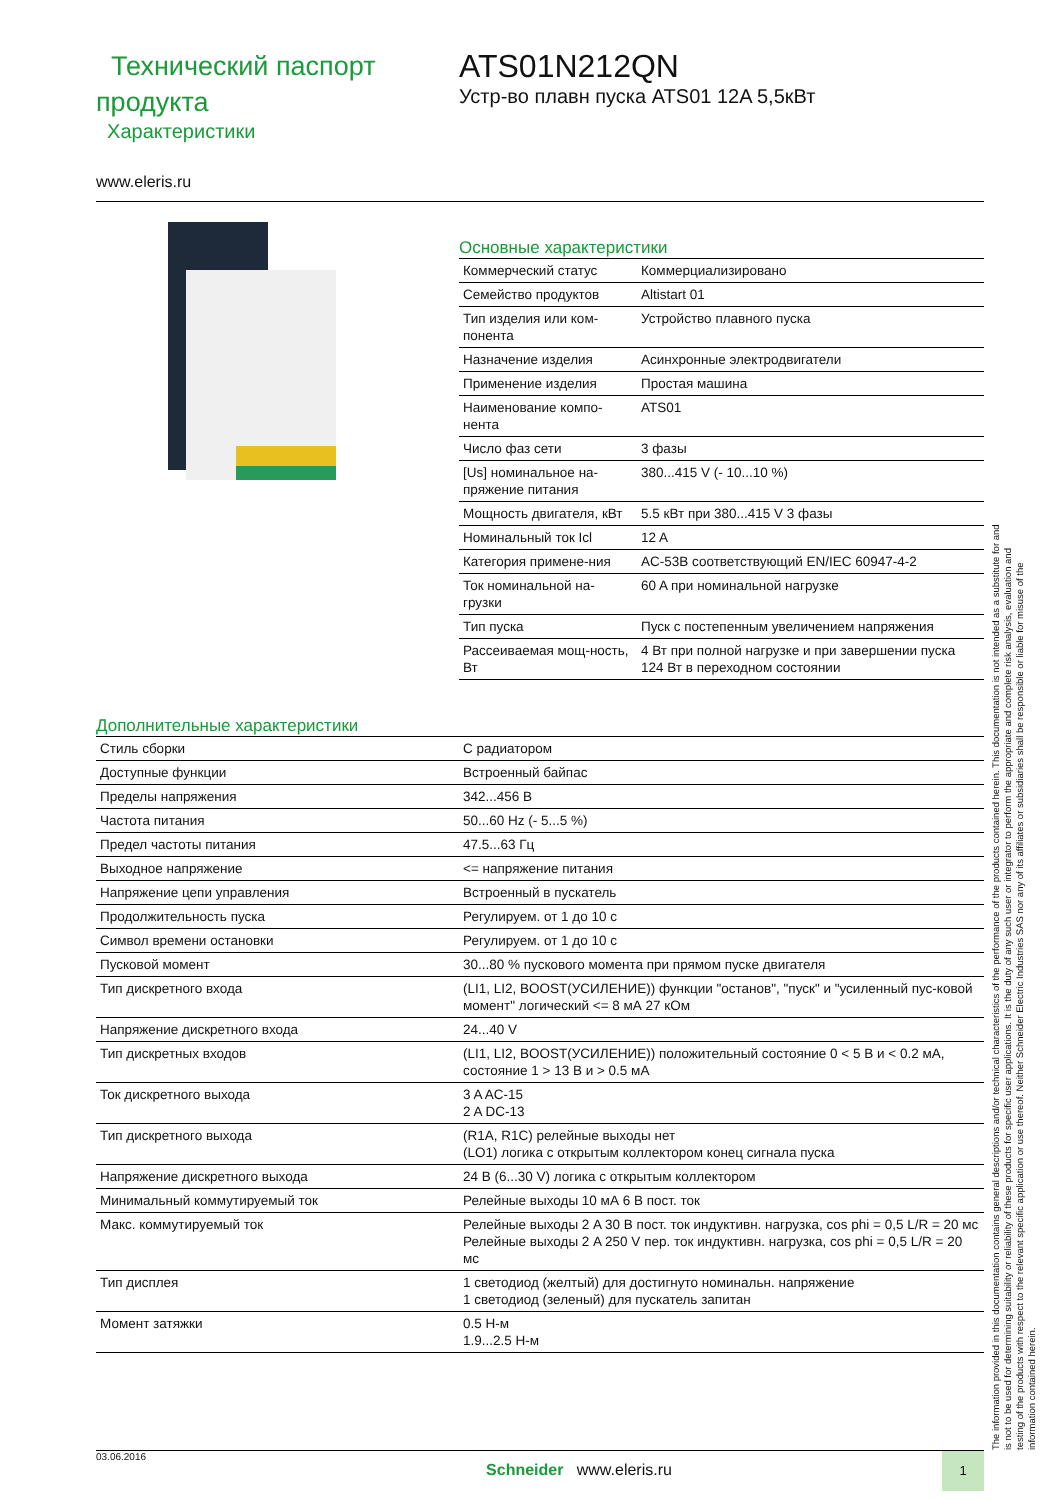Технический паспорт продукта
Характеристики
ATS01N212QN
Устр-во плавн пуска ATS01 12A 5,5кВт
www.eleris.ru
Основные характеристики
| Коммерческий статус | Коммерциализировано |
| Семейство продуктов | Altistart 01 |
| Тип изделия или ком-понента | Устройство плавного пуска |
| Назначение изделия | Асинхронные электродвигатели |
| Применение изделия | Простая машина |
| Наименование компо-нента | ATS01 |
| Число фаз сети | 3 фазы |
| [Us] номинальное на-пряжение питания | 380...415 V (- 10...10 %) |
| Мощность двигателя, кВт | 5.5 кВт при 380...415 V 3 фазы |
| Номинальный ток Icl | 12 A |
| Категория примене-ния | AC-53B соответствующий EN/IEC 60947-4-2 |
| Ток номинальной на-грузки | 60 A при номинальной нагрузке |
| Тип пуска | Пуск с постепенным увеличением напряжения |
| Рассеиваемая мощ-ность, Вт | 4 Вт при полной нагрузке и при завершении пуска 124 Вт в переходном состоянии |
Дополнительные характеристики
| Стиль сборки | С радиатором |
| Доступные функции | Встроенный байпас |
| Пределы напряжения | 342...456 В |
| Частота питания | 50...60 Hz (- 5...5 %) |
| Предел частоты питания | 47.5...63 Гц |
| Выходное напряжение | <= напряжение питания |
| Напряжение цепи управления | Встроенный в пускатель |
| Продолжительность пуска | Регулируем. от 1 до 10 с |
| Символ времени остановки | Регулируем. от 1 до 10 с |
| Пусковой момент | 30...80 % пускового момента при прямом пуске двигателя |
| Тип дискретного входа | (LI1, LI2, BOOST(УСИЛЕНИЕ)) функции "останов", "пуск" и "усиленный пус-ковой момент" логический <= 8 мА 27 кОм |
| Напряжение дискретного входа | 24...40 V |
| Тип дискретных входов | (LI1, LI2, BOOST(УСИЛЕНИЕ)) положительный состояние 0 < 5 В и < 0.2 мА, состояние 1 > 13 В и > 0.5 мА |
| Ток дискретного выхода | 3 A AC-15 2 A DC-13 |
| Тип дискретного выхода | (R1A, R1C) релейные выходы нет (LO1) логика с открытым коллектором конец сигнала пуска |
| Напряжение дискретного выхода | 24 В (6...30 V) логика с открытым коллектором |
| Минимальный коммутируемый ток | Релейные выходы 10 мА 6 В пост. ток |
| Макс. коммутируемый ток | Релейные выходы 2 A 30 В пост. ток индуктивн. нагрузка, cos phi = 0,5 L/R = 20 мс Релейные выходы 2 A 250 V пер. ток индуктивн. нагрузка, cos phi = 0,5 L/R = 20 мс |
| Тип дисплея | 1 светодиод (желтый) для достигнуто номинальн. напряжение 1 светодиод (зеленый) для пускатель запитан |
| Момент затяжки | 0.5 Н-м 1.9...2.5 Н-м |
The information provided in this documentation contains general descriptions and/or technical characteristics of the performance of the products contained herein. This documentation is not intended as a substitute for and is not to be used for determining suitability or reliability of these products for specific user applications. It is the duty of any such user or integrator to perform the appropriate and complete risk analysis, evaluation and testing of the products with respect to the relevant specific application or use thereof. Neither Schneider Electric Industries SAS nor any of its affiliates or subsidiaries shall be responsible or liable for misuse of the information contained herein.
03.06.2016 Schneider www.eleris.ru
1